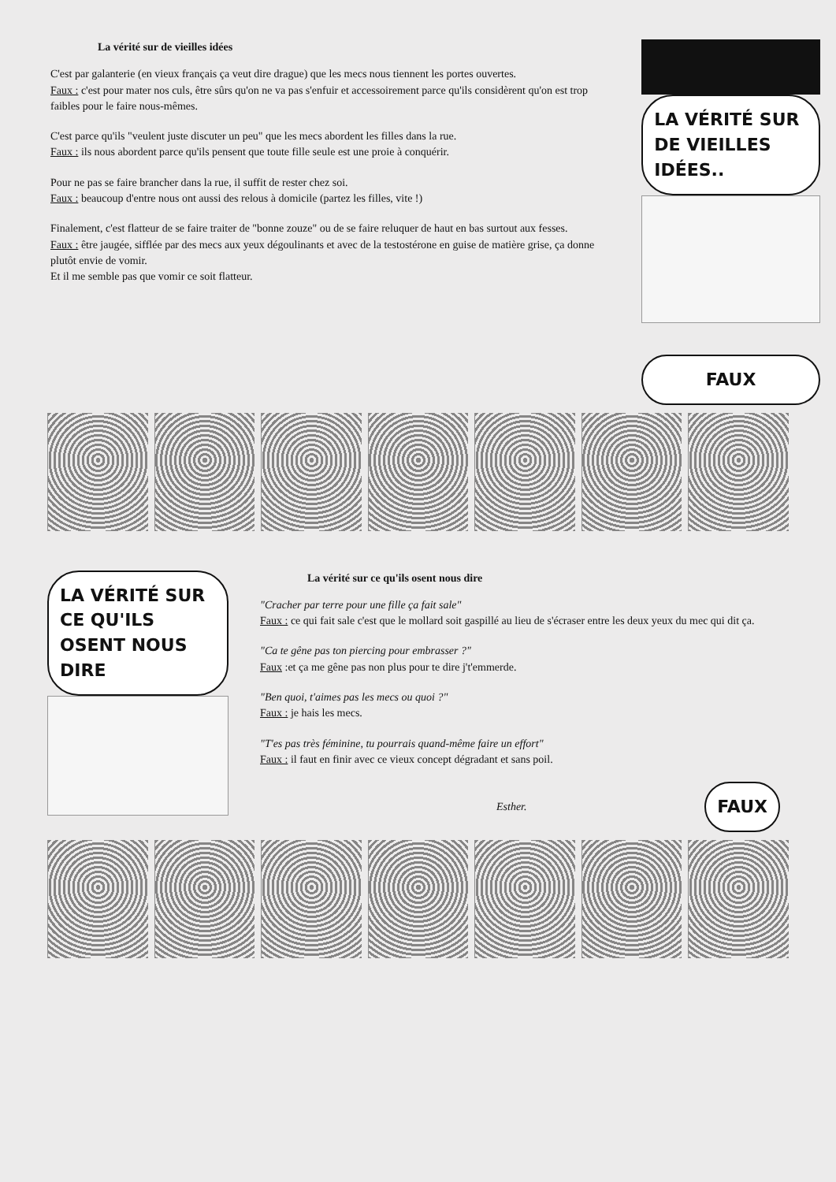La vérité sur de vieilles idées
C'est par galanterie (en vieux français ça veut dire drague) que les mecs nous tiennent les portes ouvertes.
Faux : c'est pour mater nos culs, être sûrs qu'on ne va pas s'enfuir et accessoirement parce qu'ils considèrent qu'on est trop faibles pour le faire nous-mêmes.
C'est parce qu'ils "veulent juste discuter un peu" que les mecs abordent les filles dans la rue.
Faux : ils nous abordent parce qu'ils pensent que toute fille seule est une proie à conquérir.
Pour ne pas se faire brancher dans la rue, il suffit de rester chez soi.
Faux : beaucoup d'entre nous ont aussi des relous à domicile (partez les filles, vite !)
Finalement, c'est flatteur de se faire traiter de "bonne zouze" ou de se faire reluquer de haut en bas surtout aux fesses.
Faux : être jaugée, sifflée par des mecs aux yeux dégoulinants et avec de la testostérone en guise de matière grise, ça donne plutôt envie de vomir.
Et il me semble pas que vomir ce soit flatteur.
LA VÉRITÉ SUR DE VIEILLES IDÉES..
FAUX
LA VÉRITÉ SUR CE QU'ILS OSENT NOUS DIRE
La vérité sur ce qu'ils osent nous dire
"Cracher par terre pour une fille ça fait sale"
Faux : ce qui fait sale c'est que le mollard soit gaspillé au lieu de s'écraser entre les deux yeux du mec qui dit ça.
"Ca te gêne pas ton piercing pour embrasser ?"
Faux :et ça me gêne pas non plus pour te dire j't'emmerde.
"Ben quoi, t'aimes pas les mecs ou quoi ?"
Faux : je hais les mecs.
"T'es pas très féminine, tu pourrais quand-même faire un effort"
Faux : il faut en finir avec ce vieux concept dégradant et sans poil.
Esther. FAUX